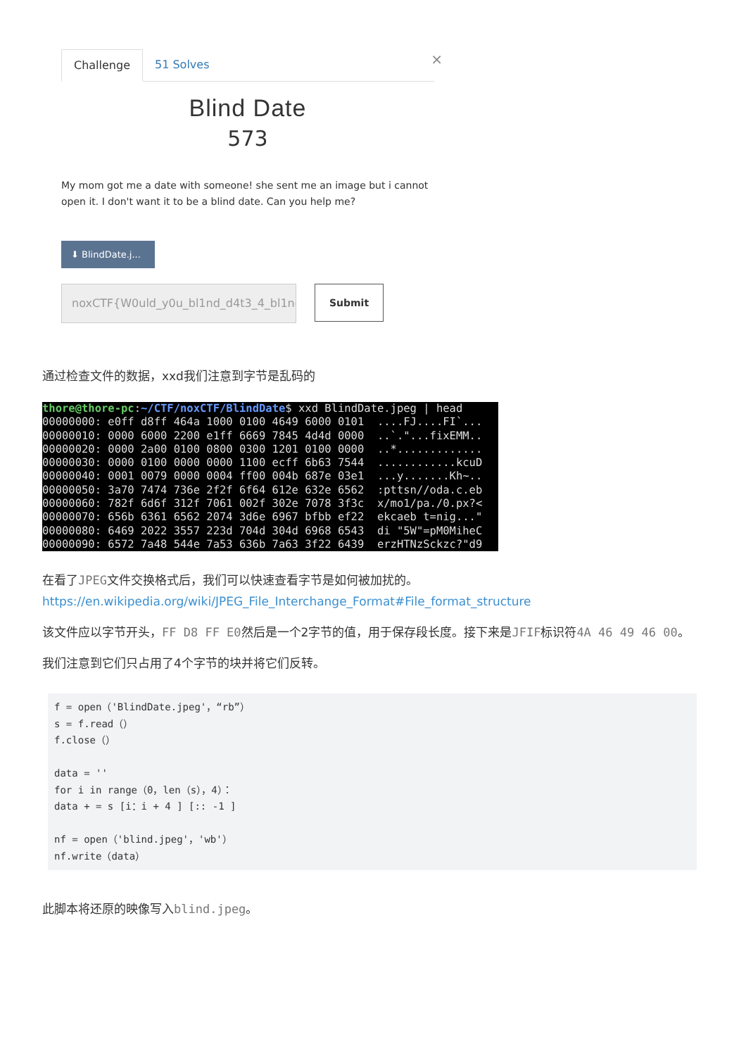Challenge 51 Solves
×
Blind Date
573
My mom got me a date with someone! she sent me an image but i cannot open it. I don't want it to be a blind date. Can you help me?
⬇ BlindDate.j...
noxCTF{W0uld_y0u_bl1nd_d4t3_4_bl1nd
Submit
通过检查文件的数据，xxd我们注意到字节是乱码的
thore@thore-pc:~/CTF/noxCTF/BlindDate$ xxd BlindDate.jpeg | head 00000000: e0ff d8ff 464a 1000 0100 4649 6000 0101 ....FJ....FI`... 00000010: 0000 6000 2200 e1ff 6669 7845 4d4d 0000 ..`."...fixEMM.. 00000020: 0000 2a00 0100 0800 0300 1201 0100 0000 ..*............. 00000030: 0000 0100 0000 0000 1100 ecff 6b63 7544 ............kcuD 00000040: 0001 0079 0000 0004 ff00 004b 687e 03e1 ...y.......Kh~.. 00000050: 3a70 7474 736e 2f2f 6f64 612e 632e 6562 :pttsn//oda.c.eb 00000060: 782f 6d6f 312f 7061 002f 302e 7078 3f3c x/mo1/pa./0.px?< 00000070: 656b 6361 6562 2074 3d6e 6967 bfbb ef22 ekcaeb t=nig..." 00000080: 6469 2022 3557 223d 704d 304d 6968 6543 di "5W"=pM0MiheC 00000090: 6572 7a48 544e 7a53 636b 7a63 3f22 6439 erzHTNzSckzc?"d9
在看了JPEG文件交换格式后，我们可以快速查看字节是如何被加扰的。
https://en.wikipedia.org/wiki/JPEG_File_Interchange_Format#File_format_structure
该文件应以字节开头，FF D8 FF E0然后是一个2字节的值，用于保存段长度。接下来是JFIF标识符4A 46 49 46 00。
我们注意到它们只占用了4个字节的块并将它们反转。
f = open（'BlindDate.jpeg'，“rb”）
s = f.read（）
f.close（）

data = ''
for i in range（0，len（s），4）：
data + = s [i：i + 4 ] [:: -1 ]

nf = open（'blind.jpeg'，'wb'）
nf.write（data）
此脚本将还原的映像写入blind.jpeg。